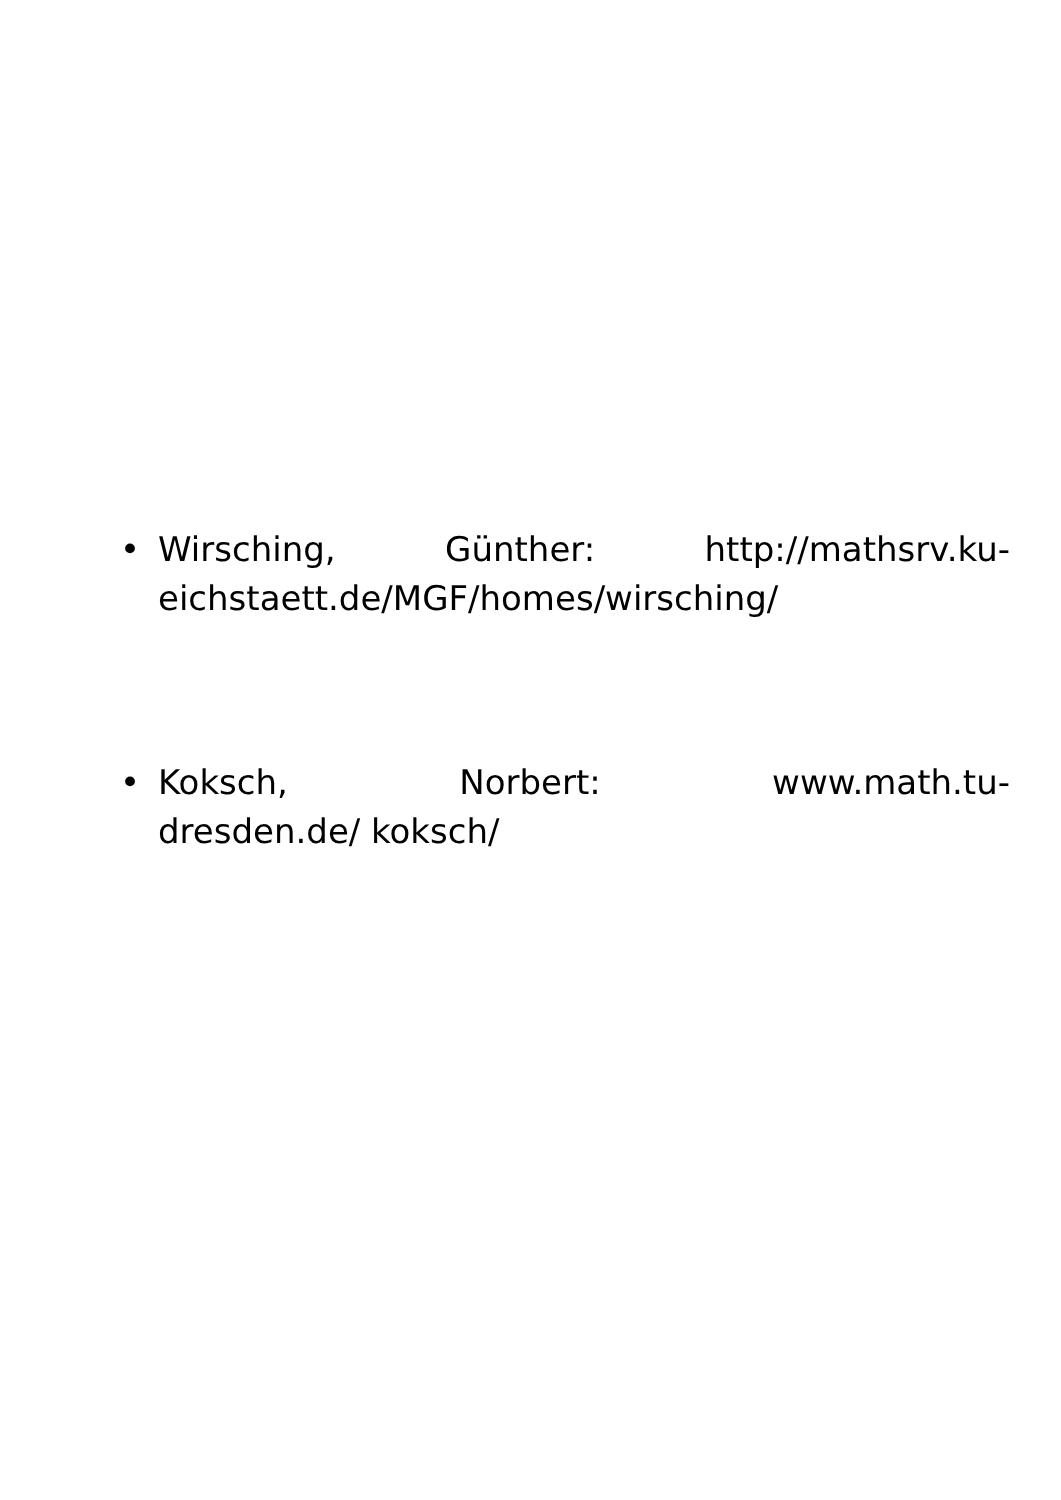• Wirsching, Günther: http://mathsrv.ku-
eichstaett.de/MGF/homes/wirsching/
• Koksch, Norbert: www.math.tu-
dresden.de/ koksch/